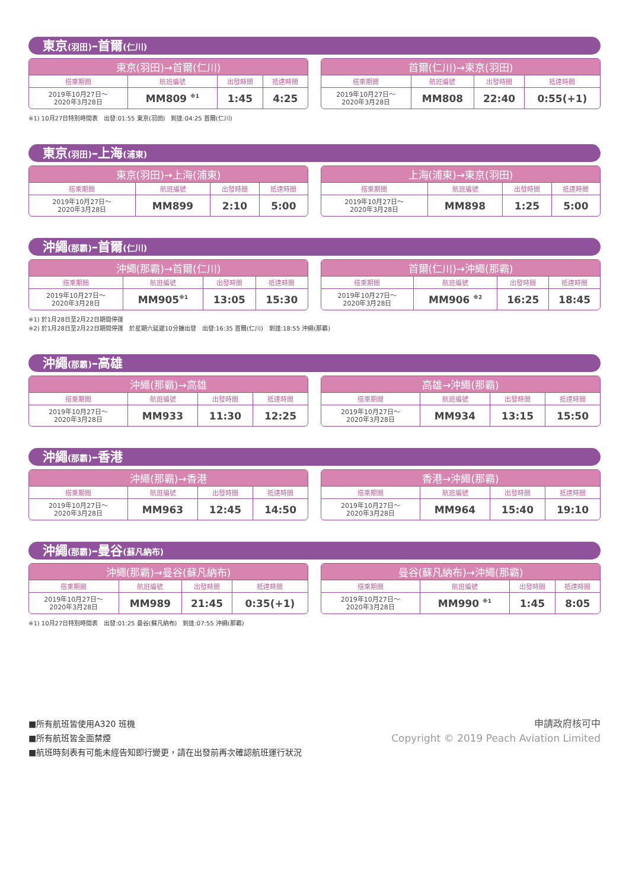東京(羽田)–首爾(仁川)
| 東京(羽田)→首爾(仁川) | | | |
| --- | --- | --- | --- |
| 搭乘期間 | 航班編號 | 出發時間 | 抵達時間 |
| 2019年10月27日～ 2020年3月28日 | MM809 <sup>※1</sup> | 1:45 | 4:25 |
| 首爾(仁川)→東京(羽田) | | | |
| --- | --- | --- | --- |
| 搭乘期間 | 航班編號 | 出發時間 | 抵達時間 |
| 2019年10月27日～ 2020年3月28日 | MM808 | 22:40 | 0:55(+1) |
※1) 10月27日特別時間表　出發:01:55 東京(羽田)　到達:04:25 首爾(仁川)
東京(羽田)–上海(浦東)
| 東京(羽田)→上海(浦東) | | | |
| --- | --- | --- | --- |
| 搭乘期間 | 航班編號 | 出發時間 | 抵達時間 |
| 2019年10月27日～ 2020年3月28日 | MM899 | 2:10 | 5:00 |
| 上海(浦東)→東京(羽田) | | | |
| --- | --- | --- | --- |
| 搭乘期間 | 航班編號 | 出發時間 | 抵達時間 |
| 2019年10月27日～ 2020年3月28日 | MM898 | 1:25 | 5:00 |
沖繩(那霸)–首爾(仁川)
| 沖繩(那霸)→首爾(仁川) | | | |
| --- | --- | --- | --- |
| 搭乘期間 | 航班編號 | 出發時間 | 抵達時間 |
| 2019年10月27日～ 2020年3月28日 | MM905<sup>※1</sup> | 13:05 | 15:30 |
| 首爾(仁川)→沖繩(那霸) | | | |
| --- | --- | --- | --- |
| 搭乘期間 | 航班編號 | 出發時間 | 抵達時間 |
| 2019年10月27日～ 2020年3月28日 | MM906 <sup>※2</sup> | 16:25 | 18:45 |
※1) 於1月28日至2月22日期間停運
※2) 於1月28日至2月22日期間停運　於星期六延遲10分鐘出發　出發:16:35 首爾(仁川)　到達:18:55 沖繩(那霸)
沖繩(那霸)–高雄
| 沖繩(那霸)→高雄 | | | |
| --- | --- | --- | --- |
| 搭乘期間 | 航班編號 | 出發時間 | 抵達時間 |
| 2019年10月27日～ 2020年3月28日 | MM933 | 11:30 | 12:25 |
| 高雄→沖繩(那霸) | | | |
| --- | --- | --- | --- |
| 搭乘期間 | 航班編號 | 出發時間 | 抵達時間 |
| 2019年10月27日～ 2020年3月28日 | MM934 | 13:15 | 15:50 |
沖繩(那霸)–香港
| 沖繩(那霸)→香港 | | | |
| --- | --- | --- | --- |
| 搭乘期間 | 航班編號 | 出發時間 | 抵達時間 |
| 2019年10月27日～ 2020年3月28日 | MM963 | 12:45 | 14:50 |
| 香港→沖繩(那霸) | | | |
| --- | --- | --- | --- |
| 搭乘期間 | 航班編號 | 出發時間 | 抵達時間 |
| 2019年10月27日～ 2020年3月28日 | MM964 | 15:40 | 19:10 |
沖繩(那霸)–曼谷(蘇凡納布)
| 沖繩(那霸)→曼谷(蘇凡納布) | | | |
| --- | --- | --- | --- |
| 搭乘期間 | 航班編號 | 出發時間 | 抵達時間 |
| 2019年10月27日～ 2020年3月28日 | MM989 | 21:45 | 0:35(+1) |
| 曼谷(蘇凡納布)→沖繩(那霸) | | | |
| --- | --- | --- | --- |
| 搭乘期間 | 航班編號 | 出發時間 | 抵達時間 |
| 2019年10月27日～ 2020年3月28日 | MM990 <sup>※1</sup> | 1:45 | 8:05 |
※1) 10月27日特別時間表　出發:01:25 曼谷(蘇凡納布)　到達:07:55 沖繩(那霸)
■所有航班皆使用A320 班機
■所有航班皆全面禁煙
■航班時刻表有可能未經告知即行變更，請在出發前再次確認航班運行狀況
申請政府核可中
Copyright © 2019 Peach Aviation Limited